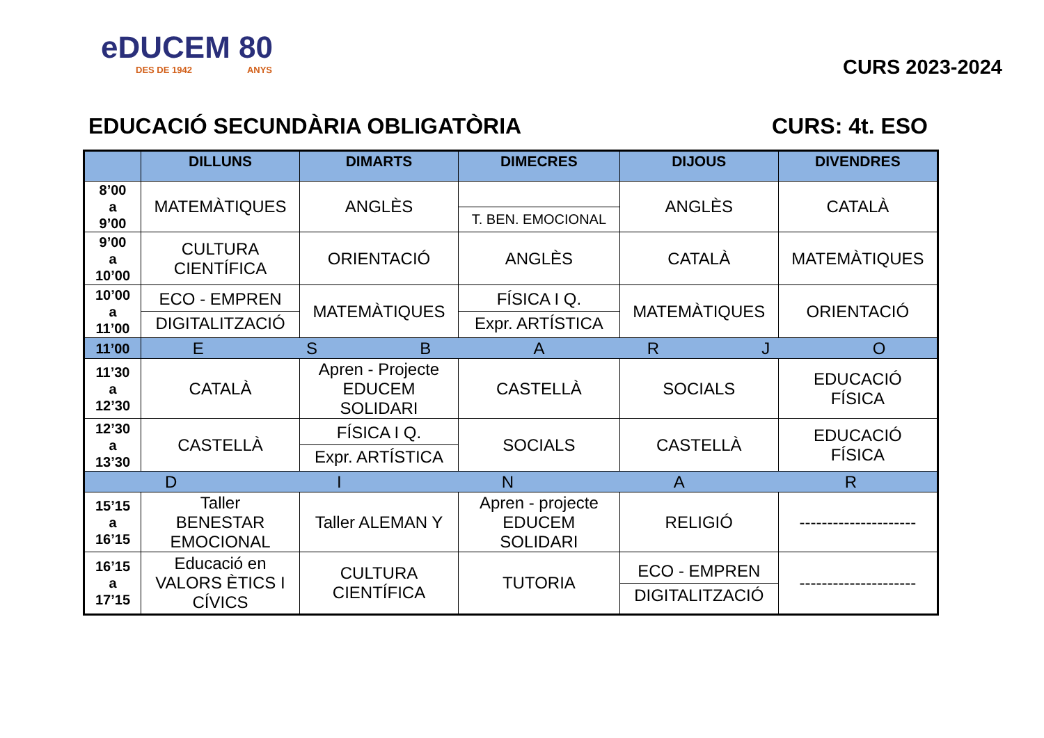eDUCEM 80
DES DE 1942 ANYS
CURS 2023-2024
EDUCACIÓ SECUNDÀRIA OBLIGATÒRIA CURS: 4t. ESO
| | DILLUNS | DIMARTS | DIMECRES | DIJOUS | DIVENDRES |
| --- | --- | --- | --- | --- | --- |
| 8’00 a 9’00 | MATEMÀTIQUES | ANGLÈS | T. BEN. EMOCIONAL | ANGLÈS | CATALÀ |
| 9’00 a 10’00 | CULTURA CIENTÍFICA | ORIENTACIÓ | ANGLÈS | CATALÀ | MATEMÀTIQUES |
| 10’00 a 11’00 | ECO - EMPREN DIGITALITZACIÓ | MATEMÀTIQUES | FÍSICA I Q. Expr. ARTÍSTICA | MATEMÀTIQUES | ORIENTACIÓ |
| 11’00 | E S B A R J O | | | | |
| 11’30 a 12’30 | CATALÀ | Apren - Projecte EDUCEM SOLIDARI | CASTELLÀ | SOCIALS | EDUCACIÓ FÍSICA |
| 12’30 a 13’30 | CASTELLÀ | FÍSICA I Q. Expr. ARTÍSTICA | SOCIALS | CASTELLÀ | EDUCACIÓ FÍSICA |
| D I N A R | | | | | |
| 15’15 a 16’15 | Taller BENESTAR EMOCIONAL | Taller ALEMAN Y | Apren - projecte EDUCEM SOLIDARI | RELIGIÓ | --------------------- |
| 16’15 a 17’15 | Educació en VALORS ÈTICS I CÍVICS | CULTURA CIENTÍFICA | TUTORIA | ECO - EMPREN DIGITALITZACIÓ | --------------------- |